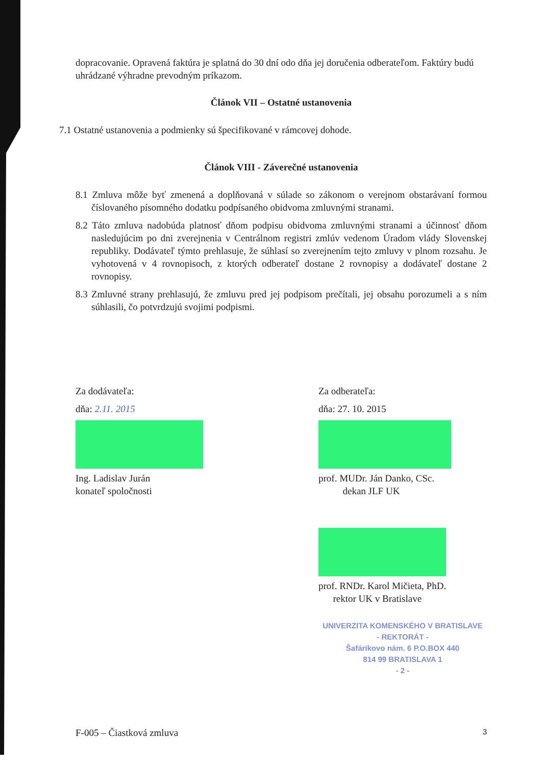dopracovanie. Opravená faktúra je splatná do 30 dní odo dňa jej doručenia odberateľom. Faktúry budú uhrádzané výhradne prevodným príkazom.
Článok VII – Ostatné ustanovenia
7.1 Ostatné ustanovenia a podmienky sú špecifikované v rámcovej dohode.
Článok VIII - Záverečné ustanovenia
8.1 Zmluva môže byť zmenená a doplňovaná v súlade so zákonom o verejnom obstarávaní formou číslovaného písomného dodatku podpísaného obidvoma zmluvnými stranami.
8.2 Táto zmluva nadobúda platnosť dňom podpisu obidvoma zmluvnými stranami a účinnosť dňom nasledujúcim po dni zverejnenia v Centrálnom registri zmlúv vedenom Úradom vlády Slovenskej republiky. Dodávateľ týmto prehlasuje, že súhlasí so zverejnením tejto zmluvy v plnom rozsahu. Je vyhotovená v 4 rovnopisoch, z ktorých odberateľ dostane 2 rovnopisy a dodávateľ dostane 2 rovnopisy.
8.3 Zmluvné strany prehlasujú, že zmluvu pred jej podpisom prečítali, jej obsahu porozumeli a s ním súhlasili, čo potvrdzujú svojimi podpismi.
Za dodávateľa:
dňa: 2.11. 2015
Ing. Ladislav Jurán
konateľ spoločnosti
Za odberateľa:
dňa: 27. 10. 2015
prof. MUDr. Ján Danko, CSc.
dekan JLF UK
prof. RNDr. Karol Mičieta, PhD.
rektor UK v Bratislave
UNIVERZITA KOMENSKÉHO V BRATISLAVE
- REKTORÁT -
Šafárikovo nám. 6 P.O.BOX 440
814 99 BRATISLAVA 1
- 2 -
F-005 – Čiastková zmluva 3